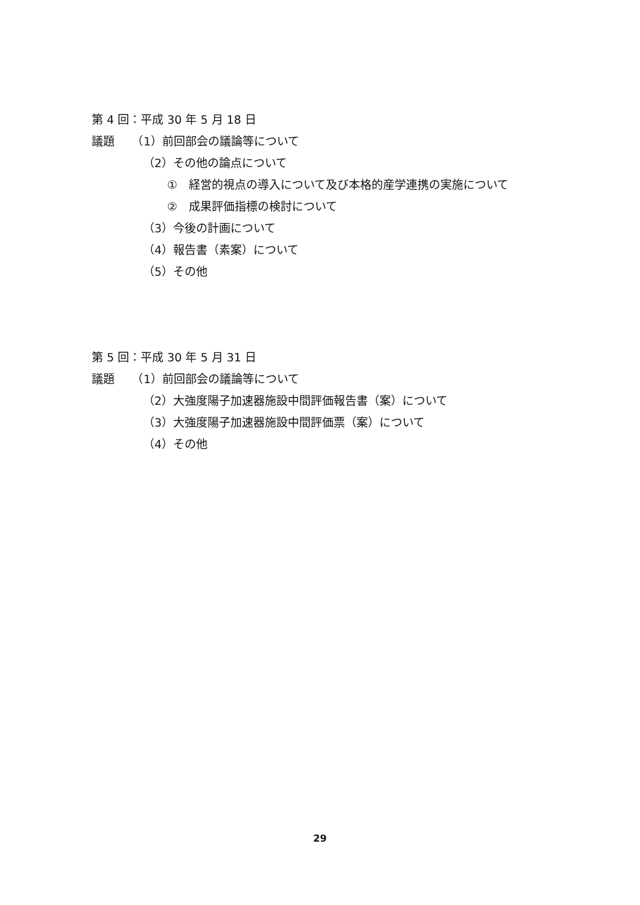第 4 回：平成 30 年 5 月 18 日
議題　　（1）前回部会の議論等について
（2）その他の論点について
①　経営的視点の導入について及び本格的産学連携の実施について
②　成果評価指標の検討について
（3）今後の計画について
（4）報告書（素案）について
（5）その他
第 5 回：平成 30 年 5 月 31 日
議題　　（1）前回部会の議論等について
（2）大強度陽子加速器施設中間評価報告書（案）について
（3）大強度陽子加速器施設中間評価票（案）について
（4）その他
29